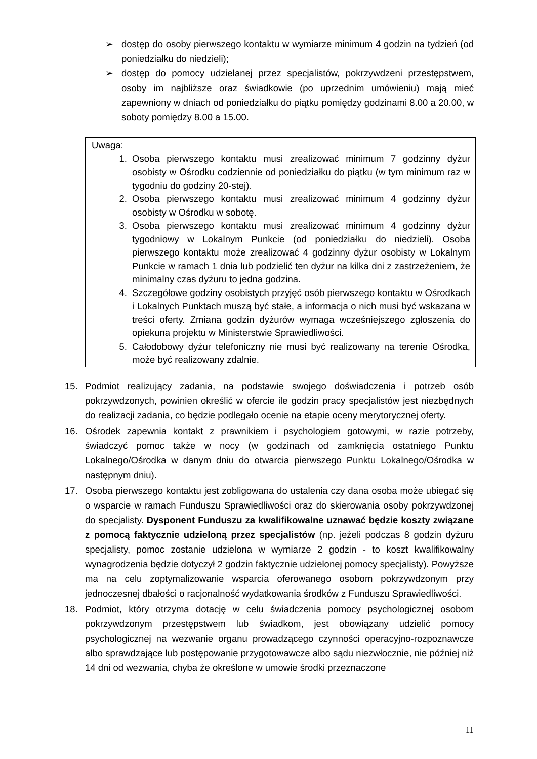➢ dostęp do osoby pierwszego kontaktu w wymiarze minimum 4 godzin na tydzień (od poniedziałku do niedzieli);
➢ dostęp do pomocy udzielanej przez specjalistów, pokrzywdzeni przestępstwem, osoby im najbliższe oraz świadkowie (po uprzednim umówieniu) mają mieć zapewniony w dniach od poniedziałku do piątku pomiędzy godzinami 8.00 a 20.00, w soboty pomiędzy 8.00 a 15.00.
Uwaga:
1. Osoba pierwszego kontaktu musi zrealizować minimum 7 godzinny dyżur osobisty w Ośrodku codziennie od poniedziałku do piątku (w tym minimum raz w tygodniu do godziny 20-stej).
2. Osoba pierwszego kontaktu musi zrealizować minimum 4 godzinny dyżur osobisty w Ośrodku w sobotę.
3. Osoba pierwszego kontaktu musi zrealizować minimum 4 godzinny dyżur tygodniowy w Lokalnym Punkcie (od poniedziałku do niedzieli). Osoba pierwszego kontaktu może zrealizować 4 godzinny dyżur osobisty w Lokalnym Punkcie w ramach 1 dnia lub podzielić ten dyżur na kilka dni z zastrzeżeniem, że minimalny czas dyżuru to jedna godzina.
4. Szczegółowe godziny osobistych przyjęć osób pierwszego kontaktu w Ośrodkach i Lokalnych Punktach muszą być stałe, a informacja o nich musi być wskazana w treści oferty. Zmiana godzin dyżurów wymaga wcześniejszego zgłoszenia do opiekuna projektu w Ministerstwie Sprawiedliwości.
5. Całodobowy dyżur telefoniczny nie musi być realizowany na terenie Ośrodka, może być realizowany zdalnie.
15. Podmiot realizujący zadania, na podstawie swojego doświadczenia i potrzeb osób pokrzywdzonych, powinien określić w ofercie ile godzin pracy specjalistów jest niezbędnych do realizacji zadania, co będzie podlegało ocenie na etapie oceny merytorycznej oferty.
16. Ośrodek zapewnia kontakt z prawnikiem i psychologiem gotowymi, w razie potrzeby, świadczyć pomoc także w nocy (w godzinach od zamknięcia ostatniego Punktu Lokalnego/Ośrodka w danym dniu do otwarcia pierwszego Punktu Lokalnego/Ośrodka w następnym dniu).
17. Osoba pierwszego kontaktu jest zobligowana do ustalenia czy dana osoba może ubiegać się o wsparcie w ramach Funduszu Sprawiedliwości oraz do skierowania osoby pokrzywdzonej do specjalisty. Dysponent Funduszu za kwalifikowalne uznawać będzie koszty związane z pomocą faktycznie udzieloną przez specjalistów (np. jeżeli podczas 8 godzin dyżuru specjalisty, pomoc zostanie udzielona w wymiarze 2 godzin - to koszt kwalifikowalny wynagrodzenia będzie dotyczył 2 godzin faktycznie udzielonej pomocy specjalisty). Powyższe ma na celu zoptymalizowanie wsparcia oferowanego osobom pokrzywdzonym przy jednoczesnej dbałości o racjonalność wydatkowania środków z Funduszu Sprawiedliwości.
18. Podmiot, który otrzyma dotację w celu świadczenia pomocy psychologicznej osobom pokrzywdzonym przestępstwem lub świadkom, jest obowiązany udzielić pomocy psychologicznej na wezwanie organu prowadzącego czynności operacyjno-rozpoznawcze albo sprawdzające lub postępowanie przygotowawcze albo sądu niezwłocznie, nie później niż 14 dni od wezwania, chyba że określone w umowie środki przeznaczone
11